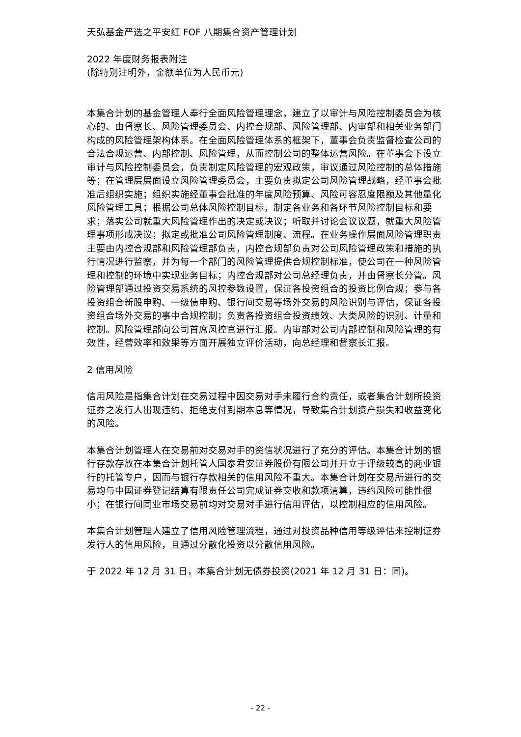天弘基金严选之平安红 FOF 八期集合资产管理计划
2022 年度财务报表附注
(除特别注明外，金额单位为人民币元)
本集合计划的基金管理人奉行全面风险管理理念，建立了以审计与风险控制委员会为核心的、由督察长、风险管理委员会、内控合规部、风险管理部、内审部和相关业务部门构成的风险管理架构体系。在全面风险管理体系的框架下，董事会负责监督检查公司的合法合规运营、内部控制、风险管理，从而控制公司的整体运营风险。在董事会下设立审计与风险控制委员会，负责制定风险管理的宏观政策，审议通过风险控制的总体措施等；在管理层层面设立风险管理委员会，主要负责拟定公司风险管理战略，经董事会批准后组织实施；组织实施经董事会批准的年度风险预算、风险可容忍度限额及其他量化风险管理工具；根据公司总体风险控制目标，制定各业务和各环节风险控制目标和要求；落实公司就重大风险管理作出的决定或决议；听取并讨论会议议题，就重大风险管理事项形成决议；拟定或批准公司风险管理制度、流程。在业务操作层面风险管理职责主要由内控合规部和风险管理部负责，内控合规部负责对公司风险管理政策和措施的执行情况进行监察，并为每一个部门的风险管理提供合规控制标准，使公司在一种风险管理和控制的环境中实现业务目标；内控合规部对公司总经理负责，并由督察长分管。风险管理部通过投资交易系统的风控参数设置，保证各投资组合的投资比例合规；参与各投资组合新股申购、一级债申购、银行间交易等场外交易的风险识别与评估，保证各投资组合场外交易的事中合规控制；负责各投资组合投资绩效、大类风险的识别、计量和控制。风险管理部向公司首席风控官进行汇报。内审部对公司内部控制和风险管理的有效性，经营效率和效果等方面开展独立评价活动，向总经理和督察长汇报。
2 信用风险
信用风险是指集合计划在交易过程中因交易对手未履行合约责任，或者集合计划所投资证券之发行人出现违约、拒绝支付到期本息等情况，导致集合计划资产损失和收益变化的风险。
本集合计划管理人在交易前对交易对手的资信状况进行了充分的评估。本集合计划的银行存款存放在本集合计划托管人国泰君安证券股份有限公司并开立于评级较高的商业银行的托管专户，因而与银行存款相关的信用风险不重大。本集合计划在交易所进行的交易均与中国证券登记结算有限责任公司完成证券交收和款项清算，违约风险可能性很小；在银行间同业市场交易前均对交易对手进行信用评估，以控制相应的信用风险。
本集合计划管理人建立了信用风险管理流程，通过对投资品种信用等级评估来控制证券发行人的信用风险，且通过分散化投资以分散信用风险。
于 2022 年 12 月 31 日，本集合计划无债券投资(2021 年 12 月 31 日：同)。
- 22 -